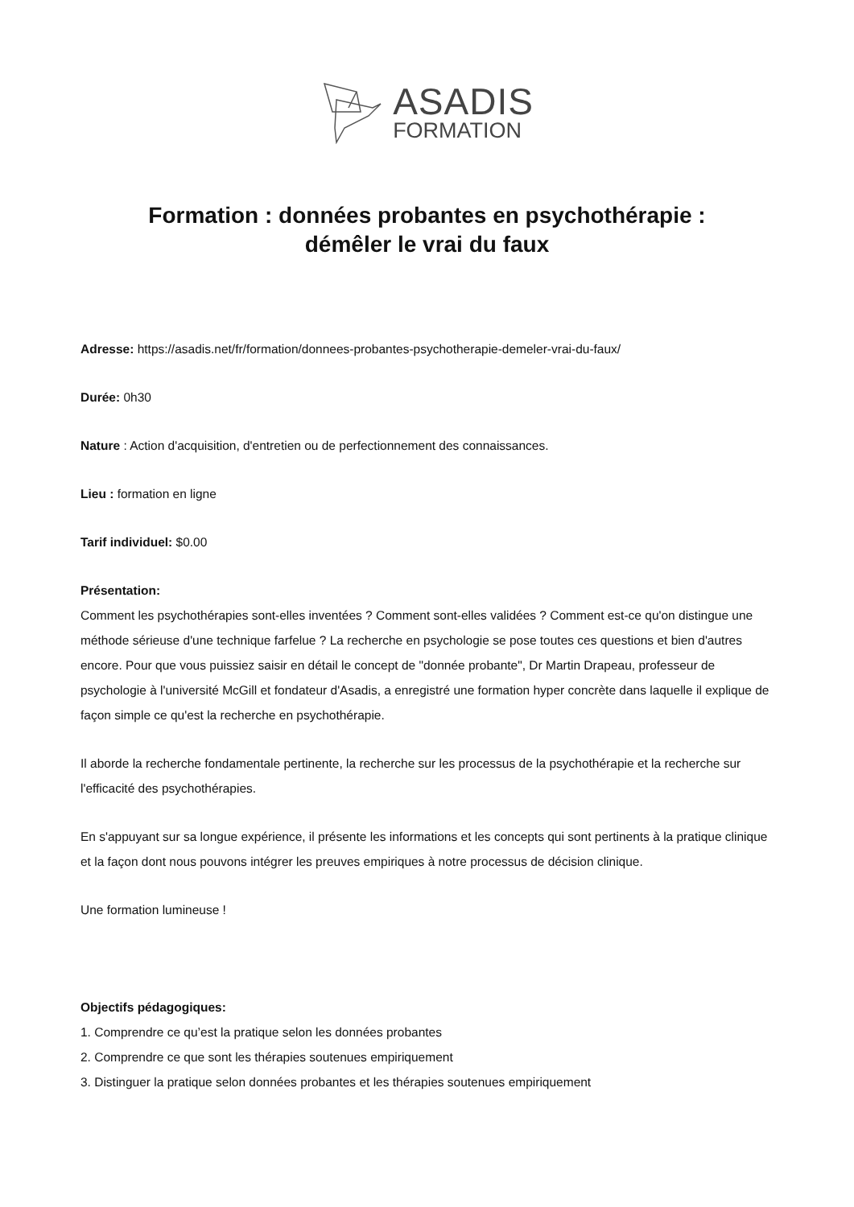ASADIS
FORMATION
Formation : données probantes en psychothérapie :
démêler le vrai du faux
Adresse: https://asadis.net/fr/formation/donnees-probantes-psychotherapie-demeler-vrai-du-faux/
Durée: 0h30
Nature : Action d'acquisition, d'entretien ou de perfectionnement des connaissances.
Lieu : formation en ligne
Tarif individuel: $0.00
Présentation:
Comment les psychothérapies sont-elles inventées ? Comment sont-elles validées ? Comment est-ce qu'on distingue une méthode sérieuse d'une technique farfelue ? La recherche en psychologie se pose toutes ces questions et bien d'autres encore. Pour que vous puissiez saisir en détail le concept de "donnée probante", Dr Martin Drapeau, professeur de psychologie à l'université McGill et fondateur d'Asadis, a enregistré une formation hyper concrète dans laquelle il explique de façon simple ce qu'est la recherche en psychothérapie.
Il aborde la recherche fondamentale pertinente, la recherche sur les processus de la psychothérapie et la recherche sur l'efficacité des psychothérapies.
En s'appuyant sur sa longue expérience, il présente les informations et les concepts qui sont pertinents à la pratique clinique et la façon dont nous pouvons intégrer les preuves empiriques à notre processus de décision clinique.
Une formation lumineuse !
Objectifs pédagogiques:
1. Comprendre ce qu’est la pratique selon les données probantes
2. Comprendre ce que sont les thérapies soutenues empiriquement
3. Distinguer la pratique selon données probantes et les thérapies soutenues empiriquement